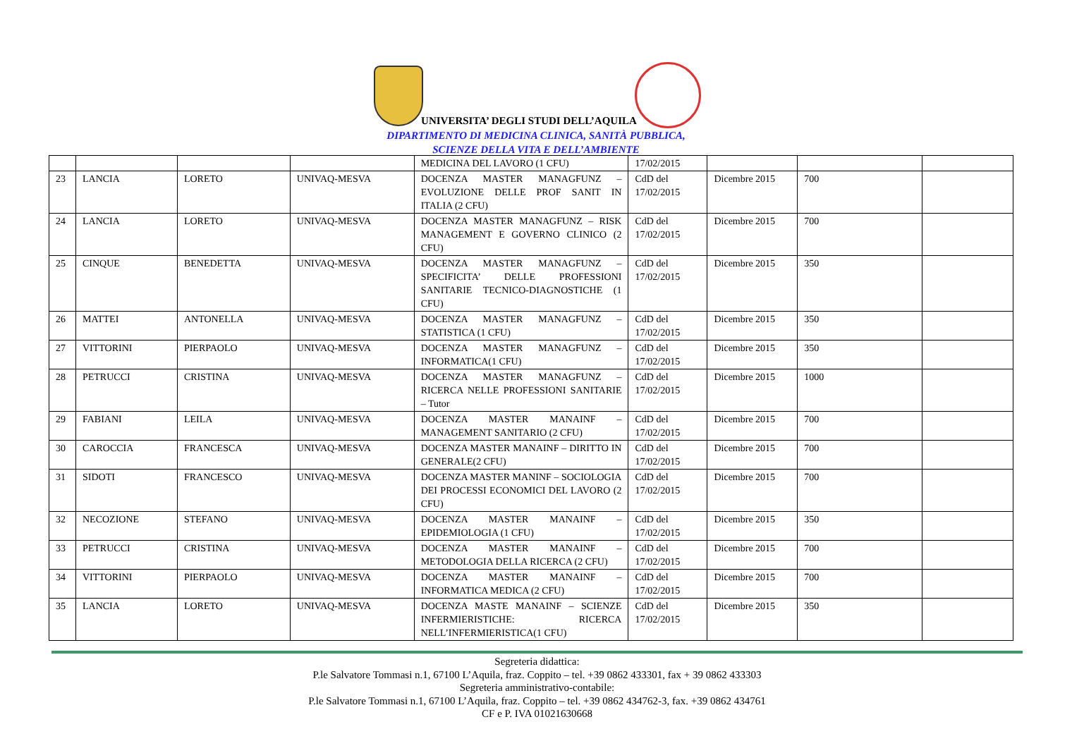UNIVERSITA’ DEGLI STUDI DELL’AQUILA
DIPARTIMENTO DI MEDICINA CLINICA, SANITÀ PUBBLICA,
SCIENZE DELLA VITA E DELL’AMBIENTE
| | | | | MEDICINA DEL LAVORO (1 CFU) | 17/02/2015 | | | |
| 23 | LANCIA | LORETO | UNIVAQ-MESVA | DOCENZA MASTER MANAGFUNZ – EVOLUZIONE DELLE PROF SANIT IN ITALIA (2 CFU) | CdD del 17/02/2015 | Dicembre 2015 | 700 | |
| 24 | LANCIA | LORETO | UNIVAQ-MESVA | DOCENZA MASTER MANAGFUNZ – RISK MANAGEMENT E GOVERNO CLINICO (2 CFU) | CdD del 17/02/2015 | Dicembre 2015 | 700 | |
| 25 | CINQUE | BENEDETTA | UNIVAQ-MESVA | DOCENZA MASTER MANAGFUNZ – SPECIFICITA’ DELLE PROFESSIONI SANITARIE TECNICO-DIAGNOSTICHE (1 CFU) | CdD del 17/02/2015 | Dicembre 2015 | 350 | |
| 26 | MATTEI | ANTONELLA | UNIVAQ-MESVA | DOCENZA MASTER MANAGFUNZ – STATISTICA (1 CFU) | CdD del 17/02/2015 | Dicembre 2015 | 350 | |
| 27 | VITTORINI | PIERPAOLO | UNIVAQ-MESVA | DOCENZA MASTER MANAGFUNZ – INFORMATICA(1 CFU) | CdD del 17/02/2015 | Dicembre 2015 | 350 | |
| 28 | PETRUCCI | CRISTINA | UNIVAQ-MESVA | DOCENZA MASTER MANAGFUNZ – RICERCA NELLE PROFESSIONI SANITARIE – Tutor | CdD del 17/02/2015 | Dicembre 2015 | 1000 | |
| 29 | FABIANI | LEILA | UNIVAQ-MESVA | DOCENZA MASTER MANAINF – MANAGEMENT SANITARIO (2 CFU) | CdD del 17/02/2015 | Dicembre 2015 | 700 | |
| 30 | CAROCCIA | FRANCESCA | UNIVAQ-MESVA | DOCENZA MASTER MANAINF – DIRITTO IN GENERALE(2 CFU) | CdD del 17/02/2015 | Dicembre 2015 | 700 | |
| 31 | SIDOTI | FRANCESCO | UNIVAQ-MESVA | DOCENZA MASTER MANINF – SOCIOLOGIA DEI PROCESSI ECONOMICI DEL LAVORO (2 CFU) | CdD del 17/02/2015 | Dicembre 2015 | 700 | |
| 32 | NECOZIONE | STEFANO | UNIVAQ-MESVA | DOCENZA MASTER MANAINF – EPIDEMIOLOGIA (1 CFU) | CdD del 17/02/2015 | Dicembre 2015 | 350 | |
| 33 | PETRUCCI | CRISTINA | UNIVAQ-MESVA | DOCENZA MASTER MANAINF – METODOLOGIA DELLA RICERCA (2 CFU) | CdD del 17/02/2015 | Dicembre 2015 | 700 | |
| 34 | VITTORINI | PIERPAOLO | UNIVAQ-MESVA | DOCENZA MASTER MANAINF – INFORMATICA MEDICA (2 CFU) | CdD del 17/02/2015 | Dicembre 2015 | 700 | |
| 35 | LANCIA | LORETO | UNIVAQ-MESVA | DOCENZA MASTE MANAINF – SCIENZE INFERMIERISTICHE: RICERCA NELL’INFERMIERISTICA(1 CFU) | CdD del 17/02/2015 | Dicembre 2015 | 350 | |
Segreteria didattica:
P.le Salvatore Tommasi n.1, 67100 L’Aquila, fraz. Coppito – tel. +39 0862 433301, fax + 39 0862 433303
Segreteria amministrativo-contabile:
P.le Salvatore Tommasi n.1, 67100 L’Aquila, fraz. Coppito – tel. +39 0862 434762-3, fax. +39 0862 434761
CF e P. IVA 01021630668